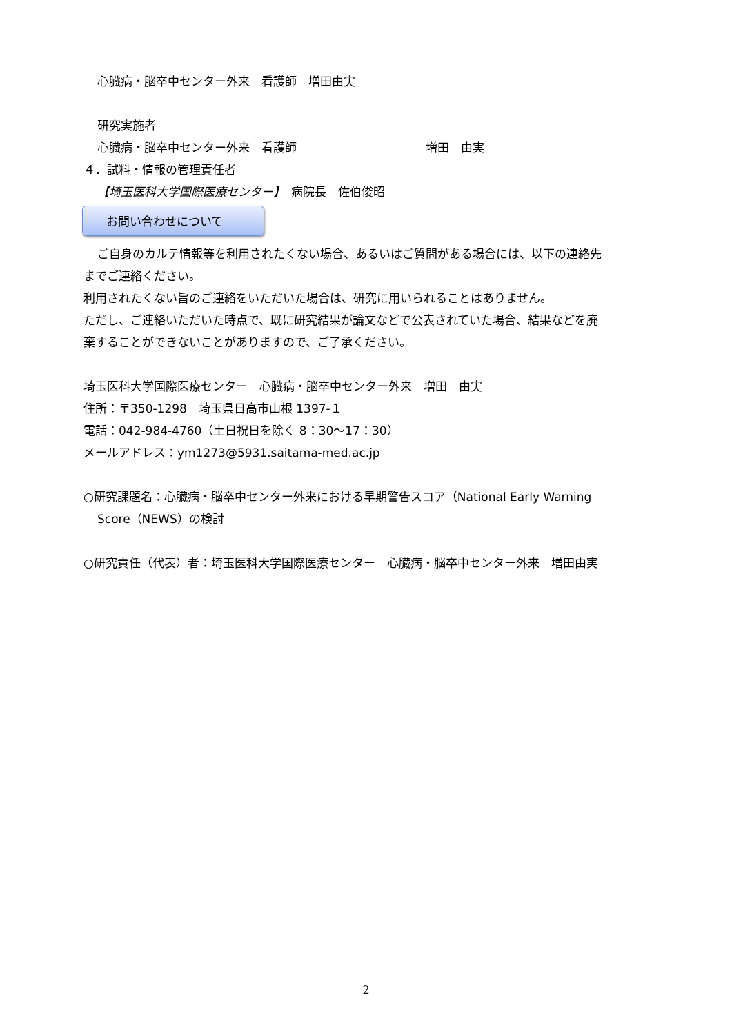心臓病・脳卒中センター外来　看護師　増田由実
研究実施者
心臓病・脳卒中センター外来　看護師　　　　　　　　　　　増田　由実
４．試料・情報の管理責任者
【埼玉医科大学国際医療センター】　病院長　佐伯俊昭
お問い合わせについて
ご自身のカルテ情報等を利用されたくない場合、あるいはご質問がある場合には、以下の連絡先
までご連絡ください。
利用されたくない旨のご連絡をいただいた場合は、研究に用いられることはありません。
ただし、ご連絡いただいた時点で、既に研究結果が論文などで公表されていた場合、結果などを廃
棄することができないことがありますので、ご了承ください。
埼玉医科大学国際医療センター　心臓病・脳卒中センター外来　増田　由実
住所：〒350-1298　埼玉県日高市山根 1397-１
電話：042-984-4760（土日祝日を除く 8：30～17：30）
メールアドレス：ym1273@5931.saitama-med.ac.jp
○研究課題名：心臓病・脳卒中センター外来における早期警告スコア（National Early Warning
Score（NEWS）の検討
○研究責任（代表）者：埼玉医科大学国際医療センター　心臓病・脳卒中センター外来　増田由実
2